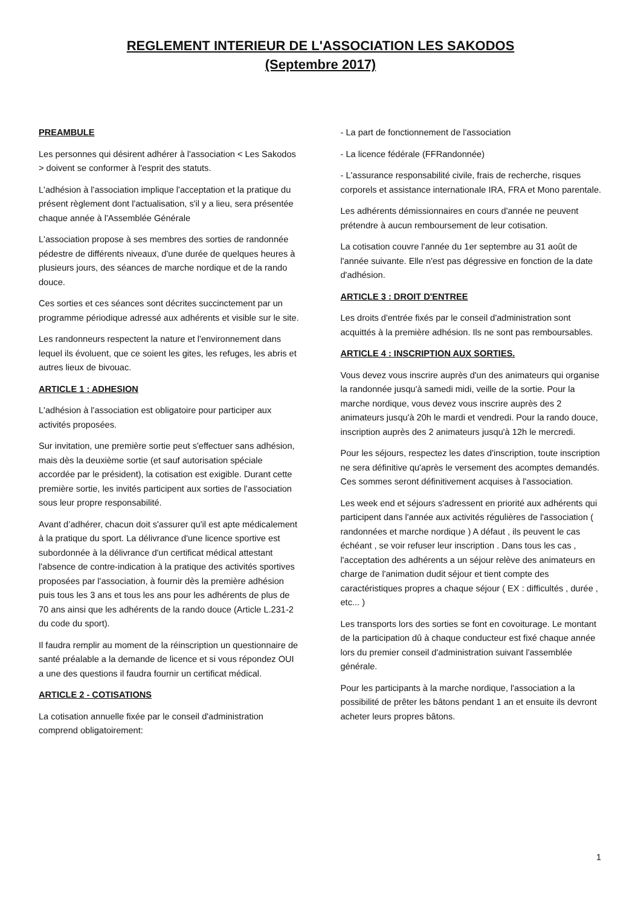REGLEMENT INTERIEUR DE L'ASSOCIATION LES SAKODOS
(Septembre 2017)
PREAMBULE
Les personnes qui désirent adhérer à l'association < Les Sakodos > doivent se conformer à l'esprit des statuts.
L'adhésion à l'association implique l'acceptation et la pratique du présent règlement dont l'actualisation, s'il y a lieu, sera présentée chaque année à l'Assemblée Générale
L'association propose à ses membres des sorties de randonnée pédestre de différents niveaux, d'une durée de quelques heures à plusieurs jours, des séances de marche nordique et de la rando douce.
Ces sorties et ces séances sont décrites succinctement par un programme périodique adressé aux adhérents et visible sur le site.
Les randonneurs respectent la nature et l'environnement dans lequel ils évoluent, que ce soient les gites, les refuges, les abris et autres lieux de bivouac.
ARTICLE 1 : ADHESION
L'adhésion à l'association est obligatoire pour participer aux activités proposées.
Sur invitation, une première sortie peut s'effectuer sans adhésion, mais dès la deuxième sortie (et sauf autorisation spéciale accordée par le président), la cotisation est exigible. Durant cette première sortie, les invités participent aux sorties de l'association sous leur propre responsabilité.
Avant d’adhérer, chacun doit s'assurer qu'il est apte médicalement à la pratique du sport. La délivrance d'une licence sportive est subordonnée à la délivrance d'un certificat médical attestant l'absence de contre-indication à la pratique des activités sportives proposées par l'association, à fournir dès la première adhésion puis tous les 3 ans et tous les ans pour les adhérents de plus de 70 ans ainsi que les adhérents de la rando douce (Article L.231-2 du code du sport).
Il faudra remplir au moment de la réinscription un questionnaire de santé préalable a la demande de licence et si vous répondez OUI a une des questions il faudra fournir un certificat médical.
ARTICLE 2 - COTISATIONS
La cotisation annuelle fixée par le conseil d'administration comprend obligatoirement:
- La part de fonctionnement de l'association
- La licence fédérale (FFRandonnée)
- L'assurance responsabilité civile, frais de recherche, risques corporels et assistance internationale IRA, FRA et Mono parentale.
Les adhérents démissionnaires en cours d'année ne peuvent prétendre à aucun remboursement de leur cotisation.
La cotisation couvre l'année du 1er septembre au 31 août de l'année suivante. Elle n'est pas dégressive en fonction de la date d'adhésion.
ARTICLE 3 : DROIT D'ENTREE
Les droits d'entrée fixés par le conseil d'administration sont acquittés à la première adhésion. Ils ne sont pas remboursables.
ARTICLE 4 : INSCRIPTION AUX SORTIES.
Vous devez vous inscrire auprès d'un des animateurs qui organise la randonnée jusqu'à samedi midi, veille de la sortie. Pour la marche nordique, vous devez vous inscrire auprès des 2 animateurs jusqu'à 20h le mardi et vendredi. Pour la rando douce, inscription auprès des 2 animateurs jusqu'à 12h le mercredi.
Pour les séjours, respectez les dates d'inscription, toute inscription ne sera définitive qu'après le versement des acomptes demandés. Ces sommes seront définitivement acquises à l'association.
Les week end et séjours s'adressent en priorité aux adhérents qui participent dans l'année aux activités régulières de l'association ( randonnées et marche nordique ) A défaut , ils peuvent le cas échéant , se voir refuser leur inscription . Dans tous les cas , l'acceptation des adhérents a un séjour relève des animateurs en charge de l'animation dudit séjour et tient compte des caractéristiques propres a chaque séjour ( EX : difficultés , durée , etc... )
Les transports lors des sorties se font en covoiturage. Le montant de la participation dû à chaque conducteur est fixé chaque année lors du premier conseil d'administration suivant l'assemblée générale.
Pour les participants à la marche nordique, l'association a la possibilité de prêter les bâtons pendant 1 an et ensuite ils devront acheter leurs propres bâtons.
1